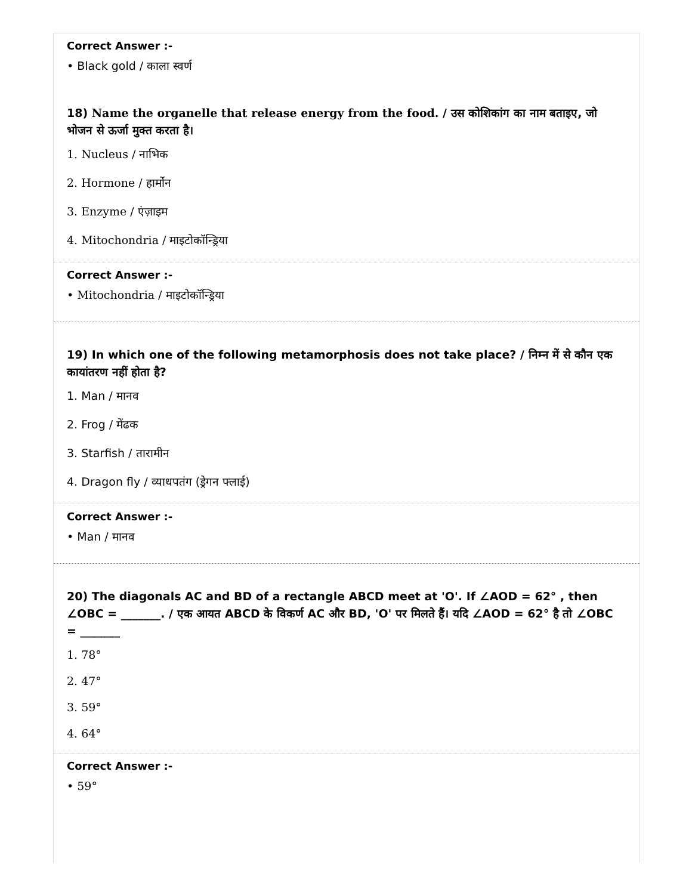Correct Answer :-
• Black gold / काला स्वर्ण
18) Name the organelle that release energy from the food. / उस कोशिकांग का नाम बताइए, जो भोजन से ऊर्जा मुक्त करता है।
1. Nucleus / नाभिक
2. Hormone / हार्मोन
3. Enzyme / एंज़ाइम
4. Mitochondria / माइटोकॉन्ड्रिया
Correct Answer :-
• Mitochondria / माइटोकॉन्ड्रिया
19) In which one of the following metamorphosis does not take place? / निम्न में से कौन एक कायांतरण नहीं होता है?
1. Man / मानव
2. Frog / मेंढक
3. Starfish / तारामीन
4. Dragon fly / व्याधपतंग (ड्रेगन फ्लाई)
Correct Answer :-
• Man / मानव
20) The diagonals AC and BD of a rectangle ABCD meet at 'O'. If ∠AOD = 62° , then ∠OBC = _______. / एक आयत ABCD के विकर्ण AC और BD, 'O' पर मिलते हैं। यदि ∠AOD = 62° है तो ∠OBC = _______
1. 78°
2. 47°
3. 59°
4. 64°
Correct Answer :-
• 59°